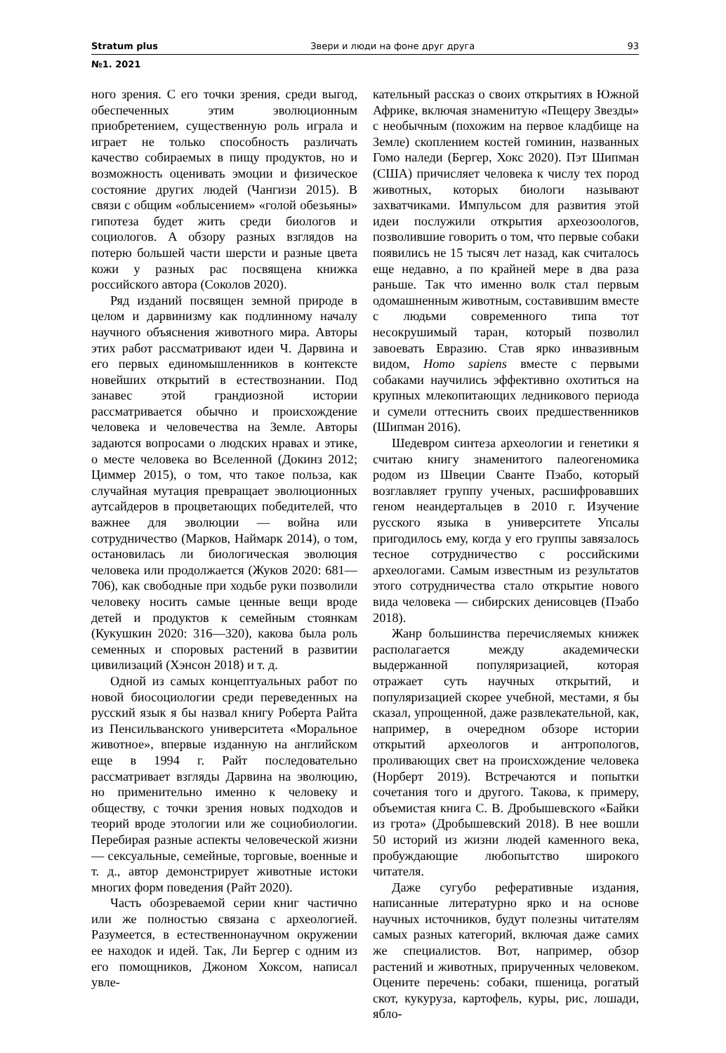Stratum plus Звери и люди на фоне друг друга 93
№1. 2021
ного зрения. С его точки зрения, среди выгод, обеспеченных этим эволюционным приобретением, существенную роль играла и играет не только способность различать качество собираемых в пищу продуктов, но и возможность оценивать эмоции и физическое состояние других людей (Чангизи 2015). В связи с общим «облысением» «голой обезьяны» гипотеза будет жить среди биологов и социологов. А обзору разных взглядов на потерю большей части шерсти и разные цвета кожи у разных рас посвящена книжка российского автора (Соколов 2020).
Ряд изданий посвящен земной природе в целом и дарвинизму как подлинному началу научного объяснения животного мира. Авторы этих работ рассматривают идеи Ч. Дарвина и его первых единомышленников в контексте новейших открытий в естествознании. Под занавес этой грандиозной истории рассматривается обычно и происхождение человека и человечества на Земле. Авторы задаются вопросами о людских нравах и этике, о месте человека во Вселенной (Докинз 2012; Циммер 2015), о том, что такое польза, как случайная мутация превращает эволюционных аутсайдеров в процветающих победителей, что важнее для эволюции — война или сотрудничество (Марков, Наймарк 2014), о том, остановилась ли биологическая эволюция человека или продолжается (Жуков 2020: 681—706), как свободные при ходьбе руки позволили человеку носить самые ценные вещи вроде детей и продуктов к семейным стоянкам (Кукушкин 2020: 316—320), какова была роль семенных и споровых растений в развитии цивилизаций (Хэнсон 2018) и т. д.
Одной из самых концептуальных работ по новой биосоциологии среди переведенных на русский язык я бы назвал книгу Роберта Райта из Пенсильванского университета «Моральное животное», впервые изданную на английском еще в 1994 г. Райт последовательно рассматривает взгляды Дарвина на эволюцию, но применительно именно к человеку и обществу, с точки зрения новых подходов и теорий вроде этологии или же социобиологии. Перебирая разные аспекты человеческой жизни — сексуальные, семейные, торговые, военные и т. д., автор демонстрирует животные истоки многих форм поведения (Райт 2020).
Часть обозреваемой серии книг частично или же полностью связана с археологией. Разумеется, в естественнонаучном окружении ее находок и идей. Так, Ли Бергер с одним из его помощников, Джоном Хоксом, написал увле-
кательный рассказ о своих открытиях в Южной Африке, включая знаменитую «Пещеру Звезды» с необычным (похожим на первое кладбище на Земле) скоплением костей гоминин, названных Гомо наледи (Бергер, Хокс 2020). Пэт Шипман (США) причисляет человека к числу тех пород животных, которых биологи называют захватчиками. Импульсом для развития этой идеи послужили открытия археозоологов, позволившие говорить о том, что первые собаки появились не 15 тысяч лет назад, как считалось еще недавно, а по крайней мере в два раза раньше. Так что именно волк стал первым одомашненным животным, составившим вместе с людьми современного типа тот несокрушимый таран, который позволил завоевать Евразию. Став ярко инвазивным видом, Homo sapiens вместе с первыми собаками научились эффективно охотиться на крупных млекопитающих ледникового периода и сумели оттеснить своих предшественников (Шипман 2016).
Шедевром синтеза археологии и генетики я считаю книгу знаменитого палеогеномика родом из Швеции Сванте Пэабо, который возглавляет группу ученых, расшифровавших геном неандертальцев в 2010 г. Изучение русского языка в университете Упсалы пригодилось ему, когда у его группы завязалось тесное сотрудничество с российскими археологами. Самым известным из результатов этого сотрудничества стало открытие нового вида человека — сибирских денисовцев (Пэабо 2018).
Жанр большинства перечисляемых книжек располагается между академически выдержанной популяризацией, которая отражает суть научных открытий, и популяризацией скорее учебной, местами, я бы сказал, упрощенной, даже развлекательной, как, например, в очередном обзоре истории открытий археологов и антропологов, проливающих свет на происхождение человека (Норберт 2019). Встречаются и попытки сочетания того и другого. Такова, к примеру, объемистая книга С. В. Дробышевского «Байки из грота» (Дробышевский 2018). В нее вошли 50 историй из жизни людей каменного века, пробуждающие любопытство широкого читателя.
Даже сугубо реферативные издания, написанные литературно ярко и на основе научных источников, будут полезны читателям самых разных категорий, включая даже самих же специалистов. Вот, например, обзор растений и животных, прирученных человеком. Оцените перечень: собаки, пшеница, рогатый скот, кукуруза, картофель, куры, рис, лошади, ябло-